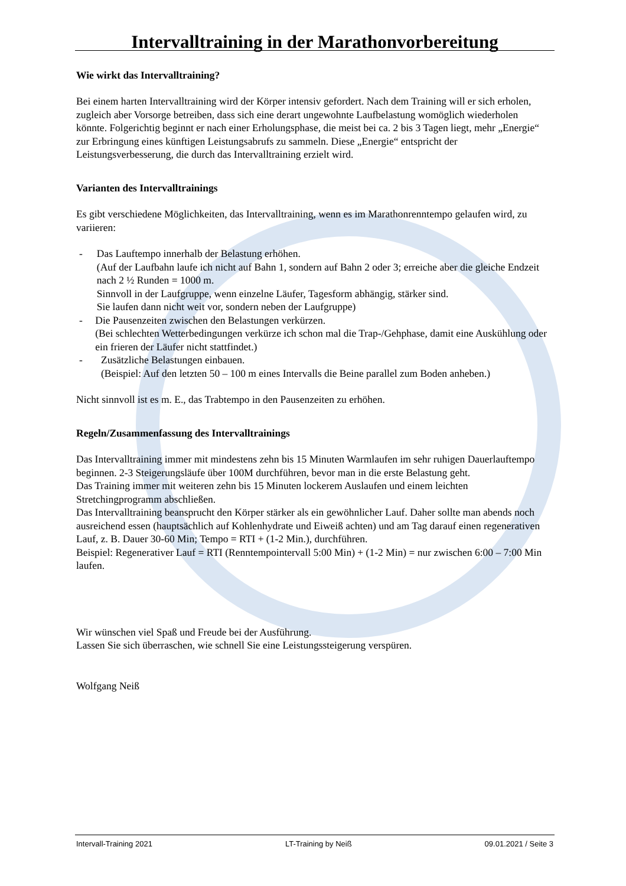Intervalltraining in der Marathonvorbereitung
Wie wirkt das Intervalltraining?
Bei einem harten Intervalltraining wird der Körper intensiv gefordert. Nach dem Training will er sich erholen, zugleich aber Vorsorge betreiben, dass sich eine derart ungewohnte Laufbelastung womöglich wiederholen könnte. Folgerichtig beginnt er nach einer Erholungsphase, die meist bei ca. 2 bis 3 Tagen liegt, mehr „Energie“ zur Erbringung eines künftigen Leistungsabrufs zu sammeln. Diese „Energie“ entspricht der Leistungsverbesserung, die durch das Intervalltraining erzielt wird.
Varianten des Intervalltrainings
Es gibt verschiedene Möglichkeiten, das Intervalltraining, wenn es im Marathonrenntempo gelaufen wird, zu variieren:
- Das Lauftempo innerhalb der Belastung erhöhen.
(Auf der Laufbahn laufe ich nicht auf Bahn 1, sondern auf Bahn 2 oder 3; erreiche aber die gleiche Endzeit nach 2 ½ Runden = 1000 m.
Sinnvoll in der Laufgruppe, wenn einzelne Läufer, Tagesform abhängig, stärker sind.
Sie laufen dann nicht weit vor, sondern neben der Laufgruppe)
- Die Pausenzeiten zwischen den Belastungen verkürzen.
(Bei schlechten Wetterbedingungen verkürze ich schon mal die Trap-/Gehphase, damit eine Auskühlung oder ein frieren der Läufer nicht stattfindet.)
- Zusätzliche Belastungen einbauen.
(Beispiel: Auf den letzten 50 – 100 m eines Intervalls die Beine parallel zum Boden anheben.)
Nicht sinnvoll ist es m. E., das Trabtempo in den Pausenzeiten zu erhöhen.
Regeln/Zusammenfassung des Intervalltrainings
Das Intervalltraining immer mit mindestens zehn bis 15 Minuten Warmlaufen im sehr ruhigen Dauerlauftempo beginnen. 2-3 Steigerungsläufe über 100M durchführen, bevor man in die erste Belastung geht.
Das Training immer mit weiteren zehn bis 15 Minuten lockerem Auslaufen und einem leichten Stretchingprogramm abschließen.
Das Intervalltraining beansprucht den Körper stärker als ein gewöhnlicher Lauf. Daher sollte man abends noch ausreichend essen (hauptsächlich auf Kohlenhydrate und Eiweiß achten) und am Tag darauf einen regenerativen Lauf, z. B. Dauer 30-60 Min; Tempo = RTI + (1-2 Min.), durchführen.
Beispiel: Regenerativer Lauf = RTI (Renntempointervall 5:00 Min) + (1-2 Min) = nur zwischen 6:00 – 7:00 Min laufen.
Wir wünschen viel Spaß und Freude bei der Ausführung.
Lassen Sie sich überraschen, wie schnell Sie eine Leistungssteigerung verspüren.
Wolfgang Neiß
Intervall-Training 2021 LT-Training by Neiß 09.01.2021 / Seite 3